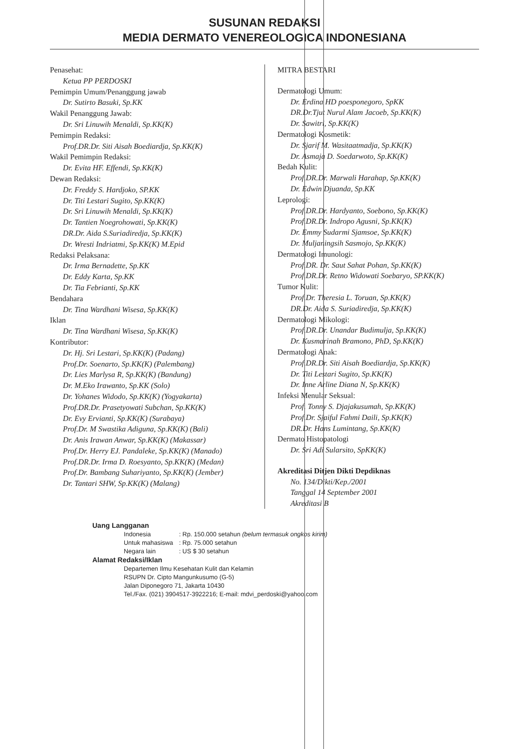SUSUNAN REDAKSI
MEDIA DERMATO VENEREOLOGICA INDONESIANA
Penasehat:
Ketua PP PERDOSKI
Pemimpin Umum/Penanggung jawab
Dr. Sutirto Basuki, Sp.KK
Wakil Penanggung Jawab:
Dr. Sri Linuwih Menaldi, Sp.KK(K)
Pemimpin Redaksi:
Prof.DR.Dr. Siti Aisah Boediardja, Sp.KK(K)
Wakil Pemimpin Redaksi:
Dr. Evita HF. Effendi, Sp.KK(K)
Dewan Redaksi:
Dr. Freddy S. Hardjoko, SP.KK
Dr. Titi Lestari Sugito, Sp.KK(K)
Dr. Sri Linuwih Menaldi, Sp.KK(K)
Dr. Tantien Noegrohowati, Sp.KK(K)
DR.Dr. Aida S.Suriadiredja, Sp.KK(K)
Dr. Wresti Indriatmi, Sp.KK(K) M.Epid
Redaksi Pelaksana:
Dr. Irma Bernadette, Sp.KK
Dr. Eddy Karta, Sp.KK
Dr. Tia Febrianti, Sp.KK
Bendahara
Dr. Tina Wardhani Wisesa, Sp.KK(K)
Iklan
Dr. Tina Wardhani Wisesa, Sp.KK(K)
Kontributor:
Dr. Hj. Sri Lestari, Sp.KK(K) (Padang)
Prof.Dr. Soenarto, Sp.KK(K) (Palembang)
Dr. Lies Marlysa R, Sp.KK(K) (Bandung)
Dr. M.Eko Irawanto, Sp.KK (Solo)
Dr. Yohanes Widodo, Sp.KK(K) (Yogyakarta)
Prof.DR.Dr. Prasetyowati Subchan, Sp.KK(K)
Dr. Evy Ervianti, Sp.KK(K) (Surabaya)
Prof.Dr. M Swastika Adiguna, Sp.KK(K) (Bali)
Dr. Anis Irawan Anwar, Sp.KK(K) (Makassar)
Prof.Dr. Herry EJ. Pandaleke, Sp.KK(K) (Manado)
Prof.DR.Dr. Irma D. Roesyanto, Sp.KK(K) (Medan)
Prof.Dr. Bambang Suhariyanto, Sp.KK(K) (Jember)
Dr. Tantari SHW, Sp.KK(K) (Malang)
MITRA BESTARI
Dermatologi Umum:
Dr. Erdina HD poesponegoro, SpKK
DR.Dr.Tjut Nurul Alam Jacoeb, Sp.KK(K)
Dr. Sawitri, Sp.KK(K)
Dermatologi Kosmetik:
Dr. Sjarif M. Wasitaatmadja, Sp.KK(K)
Dr. Asmaja D. Soedarwoto, Sp.KK(K)
Bedah Kulit:
Prof.DR.Dr. Marwali Harahap, Sp.KK(K)
Dr. Edwin Djuanda, Sp.KK
Leprologi:
Prof.DR.Dr. Hardyanto, Soebono, Sp.KK(K)
Prof.DR.Dr. Indropo Agusni, Sp.KK(K)
Dr. Emmy Sudarmi Sjamsoe, Sp.KK(K)
Dr. Muljaningsih Sasmojo, Sp.KK(K)
Dermatologi Imunologi:
Prof.DR. Dr. Saut Sahat Pohan, Sp.KK(K)
Prof.DR.Dr. Retno Widowati Soebaryo, SP.KK(K)
Tumor Kulit:
Prof.Dr. Theresia L. Toruan, Sp.KK(K)
DR.Dr. Aida S. Suriadiredja, Sp.KK(K)
Dermatologi Mikologi:
Prof.DR.Dr. Unandar Budimulja, Sp.KK(K)
Dr. Kusmarinah Bramono, PhD, Sp.KK(K)
Dermatologi Anak:
Prof.DR.Dr. Siti Aisah Boediardja, Sp.KK(K)
Dr. Titi Lestari Sugito, Sp.KK(K)
Dr. Inne Arline Diana N, Sp.KK(K)
Infeksi Menular Seksual:
Prof. Tonny S. Djajakusumah, Sp.KK(K)
Prof.Dr. Sjaiful Fahmi Daili, Sp.KK(K)
DR.Dr. Hans Lumintang, Sp.KK(K)
Dermato Histopatologi
Dr. Sri Adi Sularsito, SpKK(K)
Akreditasi Ditjen Dikti Depdiknas
No. 134/Dikti/Kep./2001
Tanggal 14 September 2001
Akreditasi B
Uang Langganan
| Indonesia | : Rp. 150.000 setahun (belum termasuk ongkos kirim) |
| Untuk mahasiswa | : Rp. 75.000 setahun |
| Negara lain | : US $ 30 setahun |
Alamat Redaksi/Iklan
Departemen Ilmu Kesehatan Kulit dan Kelamin
RSUPN Dr. Cipto Mangunkusumo (G-5)
Jalan Diponegoro 71, Jakarta 10430
Tel./Fax. (021) 3904517-3922216; E-mail: mdvi_perdoski@yahoo.com